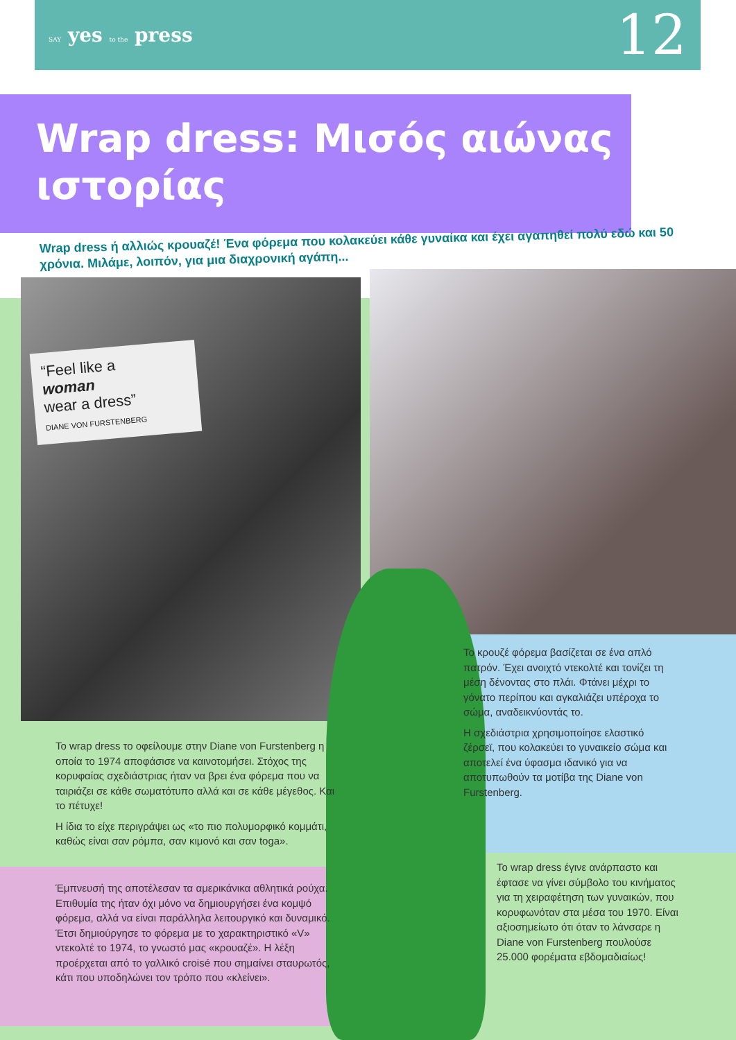SAY yes to the press
12
Wrap dress: Μισός αιώνας ιστορίας
Wrap dress ή αλλιώς κρουαζέ! Ένα φόρεμα που κολακεύει κάθε γυναίκα και έχει αγαπηθεί πολύ εδώ και 50 χρόνια. Μιλάμε, λοιπόν, για μια διαχρονική αγάπη...
“Feel like a
woman
wear a dress”
DIANE VON FURSTENBERG
Το wrap dress το οφείλουμε στην Diane von Furstenberg η οποία το 1974 αποφάσισε να καινοτομήσει. Στόχος της κορυφαίας σχεδιάστριας ήταν να βρει ένα φόρεμα που να ταιριάζει σε κάθε σωματότυπο αλλά και σε κάθε μέγεθος. Και το πέτυχε!
Η ίδια το είχε περιγράψει ως «το πιο πολυμορφικό κομμάτι, καθώς είναι σαν ρόμπα, σαν κιμονό και σαν toga».
Έμπνευσή της αποτέλεσαν τα αμερικάνικα αθλητικά ρούχα. Επιθυμία της ήταν όχι μόνο να δημιουργήσει ένα κομψό φόρεμα, αλλά να είναι παράλληλα λειτουργικό και δυναμικό. Έτσι δημιούργησε το φόρεμα με το χαρακτηριστικό «V» ντεκολτέ το 1974, το γνωστό μας «κρουαζέ». Η λέξη προέρχεται από το γαλλικό croisé που σημαίνει σταυρωτός, κάτι που υποδηλώνει τον τρόπο που «κλείνει».
Το κρουζέ φόρεμα βασίζεται σε ένα απλό πατρόν. Έχει ανοιχτό ντεκολτέ και τονίζει τη μέση δένοντας στο πλάι. Φτάνει μέχρι το γόνατο περίπου και αγκαλιάζει υπέροχα το σώμα, αναδεικνύοντάς το.
Η σχεδιάστρια χρησιμοποίησε ελαστικό ζέρσεϊ, που κολακεύει το γυναικείο σώμα και αποτελεί ένα ύφασμα ιδανικό για να αποτυπωθούν τα μοτίβα της Diane von Furstenberg.
Το wrap dress έγινε ανάρπαστο και έφτασε να γίνει σύμβολο του κινήματος για τη χειραφέτηση των γυναικών, που κορυφωνόταν στα μέσα του 1970. Είναι αξιοσημείωτο ότι όταν το λάνσαρε η Diane von Furstenberg πουλούσε 25.000 φορέματα εβδομαδιαίως!